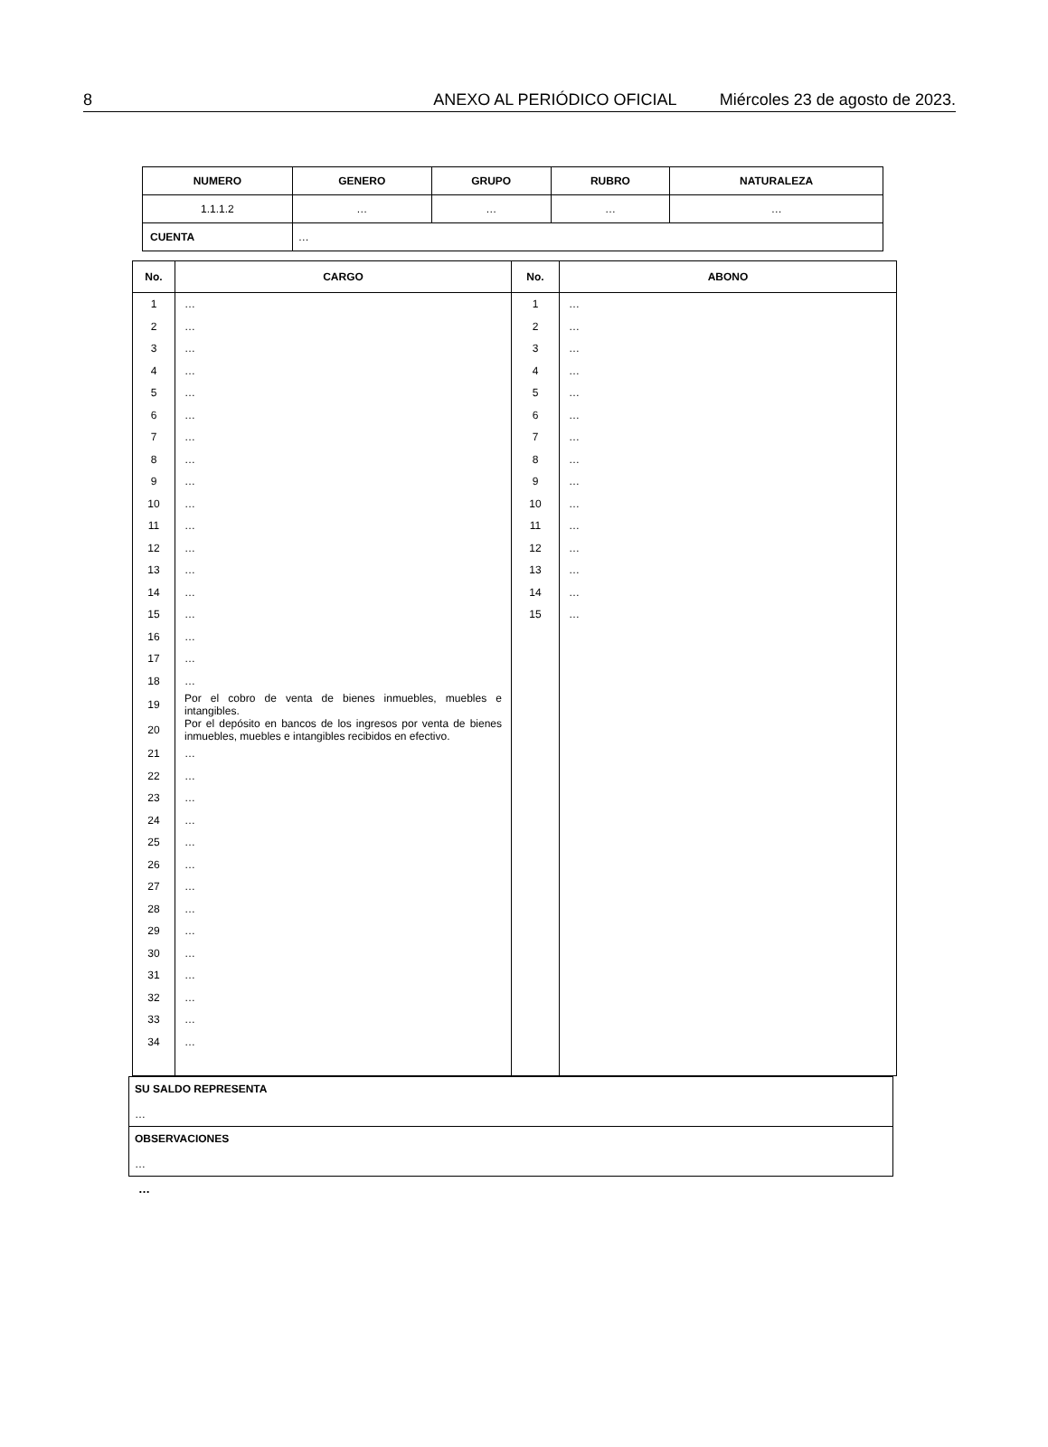8 ANEXO AL PERIÓDICO OFICIAL Miércoles 23 de agosto de 2023.
| NUMERO | GENERO | GRUPO | RUBRO | NATURALEZA |
| --- | --- | --- | --- | --- |
| 1.1.1.2 | … | … | … | … |
| CUENTA | … | | | |
| No. | CARGO | No. | ABONO |
| --- | --- | --- | --- |
| 1 | … | 1 | … |
| 2 | … | 2 | … |
| 3 | … | 3 | … |
| 4 | … | 4 | … |
| 5 | … | 5 | … |
| 6 | … | 6 | … |
| 7 | … | 7 | … |
| 8 | … | 8 | … |
| 9 | … | 9 | … |
| 10 | … | 10 | … |
| 11 | … | 11 | … |
| 12 | … | 12 | … |
| 13 | … | 13 | … |
| 14 | … | 14 | … |
| 15 | … | 15 | … |
| 16 | … | | |
| 17 | … | | |
| 18 | … | | |
| 19 | Por el cobro de venta de bienes inmuebles, muebles e intangibles. | | |
| 20 | Por el depósito en bancos de los ingresos por venta de bienes inmuebles, muebles e intangibles recibidos en efectivo. | | |
| 21 | … | | |
| 22 | … | | |
| 23 | … | | |
| 24 | … | | |
| 25 | … | | |
| 26 | … | | |
| 27 | … | | |
| 28 | … | | |
| 29 | … | | |
| 30 | … | | |
| 31 | … | | |
| 32 | … | | |
| 33 | … | | |
| 34 | … | | |
| SU SALDO REPRESENTA … |
| OBSERVACIONES … |
…